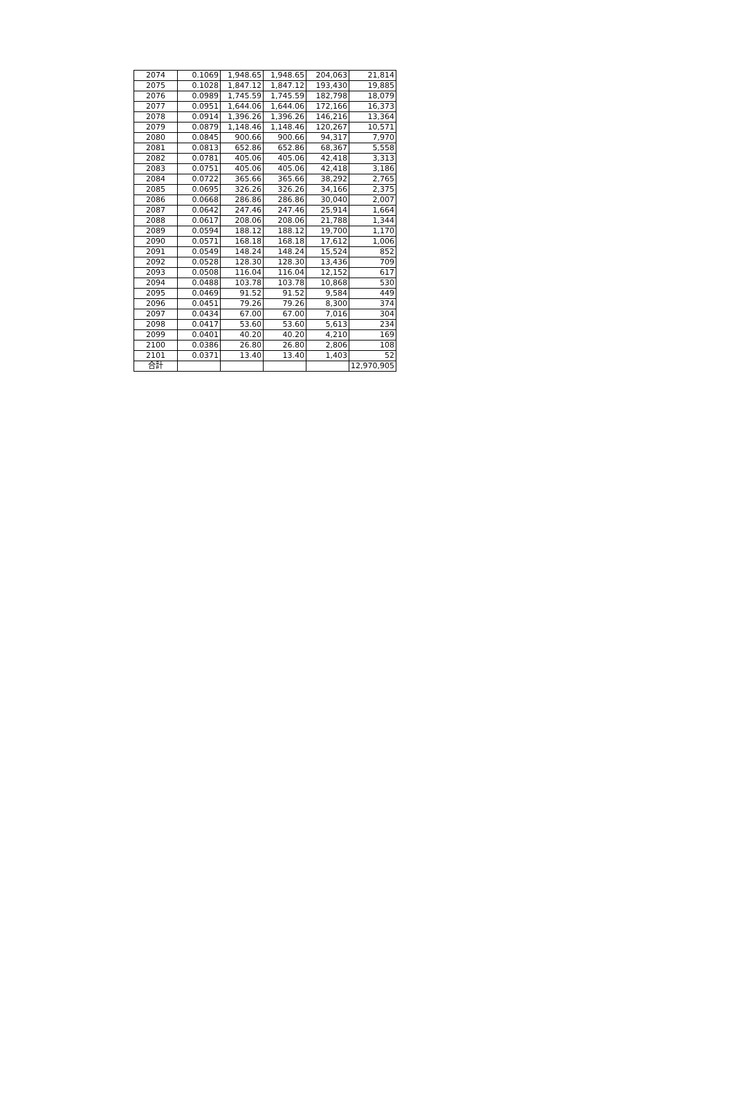| 2074 | 0.1069 | 1,948.65 | 1,948.65 | 204,063 | 21,814 |
| 2075 | 0.1028 | 1,847.12 | 1,847.12 | 193,430 | 19,885 |
| 2076 | 0.0989 | 1,745.59 | 1,745.59 | 182,798 | 18,079 |
| 2077 | 0.0951 | 1,644.06 | 1,644.06 | 172,166 | 16,373 |
| 2078 | 0.0914 | 1,396.26 | 1,396.26 | 146,216 | 13,364 |
| 2079 | 0.0879 | 1,148.46 | 1,148.46 | 120,267 | 10,571 |
| 2080 | 0.0845 | 900.66 | 900.66 | 94,317 | 7,970 |
| 2081 | 0.0813 | 652.86 | 652.86 | 68,367 | 5,558 |
| 2082 | 0.0781 | 405.06 | 405.06 | 42,418 | 3,313 |
| 2083 | 0.0751 | 405.06 | 405.06 | 42,418 | 3,186 |
| 2084 | 0.0722 | 365.66 | 365.66 | 38,292 | 2,765 |
| 2085 | 0.0695 | 326.26 | 326.26 | 34,166 | 2,375 |
| 2086 | 0.0668 | 286.86 | 286.86 | 30,040 | 2,007 |
| 2087 | 0.0642 | 247.46 | 247.46 | 25,914 | 1,664 |
| 2088 | 0.0617 | 208.06 | 208.06 | 21,788 | 1,344 |
| 2089 | 0.0594 | 188.12 | 188.12 | 19,700 | 1,170 |
| 2090 | 0.0571 | 168.18 | 168.18 | 17,612 | 1,006 |
| 2091 | 0.0549 | 148.24 | 148.24 | 15,524 | 852 |
| 2092 | 0.0528 | 128.30 | 128.30 | 13,436 | 709 |
| 2093 | 0.0508 | 116.04 | 116.04 | 12,152 | 617 |
| 2094 | 0.0488 | 103.78 | 103.78 | 10,868 | 530 |
| 2095 | 0.0469 | 91.52 | 91.52 | 9,584 | 449 |
| 2096 | 0.0451 | 79.26 | 79.26 | 8,300 | 374 |
| 2097 | 0.0434 | 67.00 | 67.00 | 7,016 | 304 |
| 2098 | 0.0417 | 53.60 | 53.60 | 5,613 | 234 |
| 2099 | 0.0401 | 40.20 | 40.20 | 4,210 | 169 |
| 2100 | 0.0386 | 26.80 | 26.80 | 2,806 | 108 |
| 2101 | 0.0371 | 13.40 | 13.40 | 1,403 | 52 |
| 合計 | | | | | 12,970,905 |